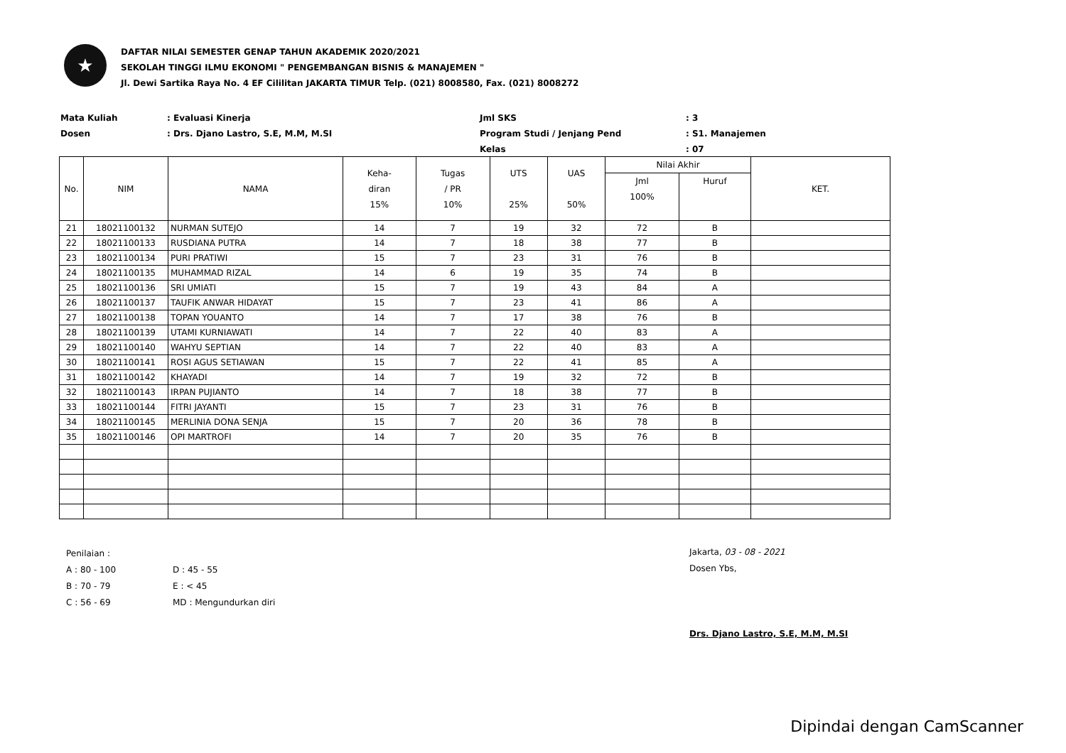★
DAFTAR NILAI SEMESTER GENAP TAHUN AKADEMIK 2020/2021
SEKOLAH TINGGI ILMU EKONOMI " PENGEMBANGAN BISNIS & MANAJEMEN "
Jl. Dewi Sartika Raya No. 4 EF Cililitan JAKARTA TIMUR Telp. (021) 8008580, Fax. (021) 8008272
Mata Kuliah
: Evaluasi Kinerja
Jml SKS
: 3
Dosen
: Drs. Djano Lastro, S.E, M.M, M.SI
Program Studi / Jenjang Pend
: S1. Manajemen
Kelas
: 07
| No. | NIM | NAMA | Keha- diran 15% | Tugas / PR 10% | UTS 25% | UAS 50% | Nilai Akhir | | KET. |
| --- | --- | --- | --- | --- | --- | --- | --- | --- | --- |
| | | | | | | | Jml 100% | Huruf | |
| 21 | 18021100132 | NURMAN SUTEJO | 14 | 7 | 19 | 32 | 72 | B | |
| 22 | 18021100133 | RUSDIANA PUTRA | 14 | 7 | 18 | 38 | 77 | B | |
| 23 | 18021100134 | PURI PRATIWI | 15 | 7 | 23 | 31 | 76 | B | |
| 24 | 18021100135 | MUHAMMAD RIZAL | 14 | 6 | 19 | 35 | 74 | B | |
| 25 | 18021100136 | SRI UMIATI | 15 | 7 | 19 | 43 | 84 | A | |
| 26 | 18021100137 | TAUFIK ANWAR HIDAYAT | 15 | 7 | 23 | 41 | 86 | A | |
| 27 | 18021100138 | TOPAN YOUANTO | 14 | 7 | 17 | 38 | 76 | B | |
| 28 | 18021100139 | UTAMI KURNIAWATI | 14 | 7 | 22 | 40 | 83 | A | |
| 29 | 18021100140 | WAHYU SEPTIAN | 14 | 7 | 22 | 40 | 83 | A | |
| 30 | 18021100141 | ROSI AGUS SETIAWAN | 15 | 7 | 22 | 41 | 85 | A | |
| 31 | 18021100142 | KHAYADI | 14 | 7 | 19 | 32 | 72 | B | |
| 32 | 18021100143 | IRPAN PUJIANTO | 14 | 7 | 18 | 38 | 77 | B | |
| 33 | 18021100144 | FITRI JAYANTI | 15 | 7 | 23 | 31 | 76 | B | |
| 34 | 18021100145 | MERLINIA DONA SENJA | 15 | 7 | 20 | 36 | 78 | B | |
| 35 | 18021100146 | OPI MARTROFI | 14 | 7 | 20 | 35 | 76 | B | |
Penilaian :
A : 80 - 100
D : 45 - 55
B : 70 - 79
E : < 45
C : 56 - 69
MD : Mengundurkan diri
Jakarta, 03 - 08 - 2021
Dosen Ybs,
Drs. Djano Lastro, S.E, M.M, M.SI
Dipindai dengan CamScanner